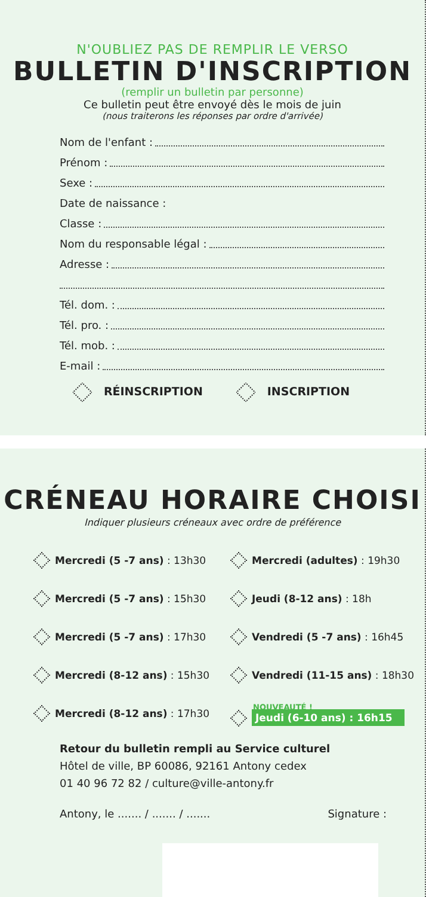N'OUBLIEZ PAS DE REMPLIR LE VERSO
BULLETIN D'INSCRIPTION
(remplir un bulletin par personne)
Ce bulletin peut être envoyé dès le mois de juin
(nous traiterons les réponses par ordre d'arrivée)
Nom de l'enfant :
Prénom :
Sexe :
Date de naissance :
Classe :
Nom du responsable légal :
Adresse :
Tél. dom. :
Tél. pro. :
Tél. mob. :
E-mail :
RÉINSCRIPTION INSCRIPTION
CRÉNEAU HORAIRE CHOISI
Indiquer plusieurs créneaux avec ordre de préférence
Mercredi (5 -7 ans) : 13h30
Mercredi (adultes) : 19h30
Mercredi (5 -7 ans) : 15h30
Jeudi (8-12 ans) : 18h
Mercredi (5 -7 ans) : 17h30
Vendredi (5 -7 ans) : 16h45
Mercredi (8-12 ans) : 15h30
Vendredi (11-15 ans) : 18h30
Mercredi (8-12 ans) : 17h30
NOUVEAUTÉ !
Jeudi (6-10 ans) : 16h15
Retour du bulletin rempli au Service culturel
Hôtel de ville, BP 60086, 92161 Antony cedex
01 40 96 72 82 / culture@ville-antony.fr
Antony, le ....... / ....... / ....... Signature :